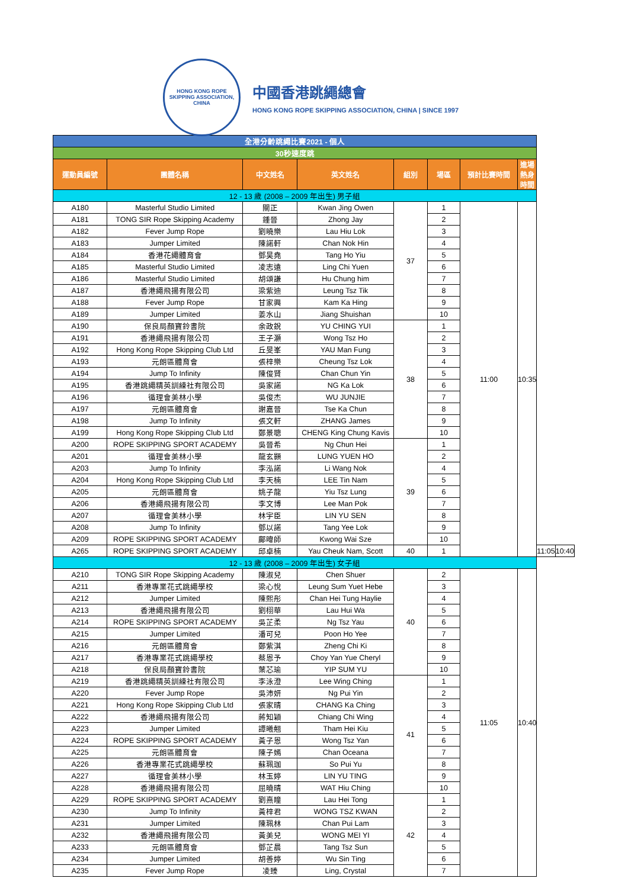HONG KONG ROPE SKIPPING ASSOCIATION, CHINA
中國香港跳繩總會
HONG KONG ROPE SKIPPING ASSOCIATION, CHINA | SINCE 1997
| 全港分齡跳繩比賽2021 - 個人 | | | | | | | | | |
| 30秒速度跳 | | | | | | | | | |
| 運動員編號 | 團體名稱 | 中文姓名 | 英文姓名 | 組別 | 場區 | 預計比賽時間 | 進場熱身時間 | | |
| 12 - 13 歲 (2008 – 2009 年出生) 男子組 | | | | | | | | | |
| A180 | Masterful Studio Limited | 關正 | Kwan Jing Owen | 37 | 1 | 11:00 | 10:35 | | |
| A181 | TONG SIR Rope Skipping Academy | 鍾晉 | Zhong Jay | | 2 | | | | |
| A182 | Fever Jump Rope | 劉曉樂 | Lau Hiu Lok | | 3 | | | | |
| A183 | Jumper Limited | 陳諾軒 | Chan Nok Hin | | 4 | | | | |
| A184 | 香港花繩體育會 | 鄧昊堯 | Tang Ho Yiu | | 5 | | | | |
| A185 | Masterful Studio Limited | 凌志遠 | Ling Chi Yuen | | 6 | | | | |
| A186 | Masterful Studio Limited | 胡頌謙 | Hu Chung him | | 7 | | | | |
| A187 | 香港繩飛揚有限公司 | 梁紫迪 | Leung Tsz Tik | | 8 | | | | |
| A188 | Fever Jump Rope | 甘家興 | Kam Ka Hing | | 9 | | | | |
| A189 | Jumper Limited | 姜水山 | Jiang Shuishan | | 10 | | | | |
| A190 | 保良局顏寶鈴書院 | 余政銳 | YU CHING YUI | 38 | 1 | | | | |
| A191 | 香港繩飛揚有限公司 | 王子灝 | Wong Tsz Ho | | 2 | | | | |
| A192 | Hong Kong Rope Skipping Club Ltd | 丘旻峯 | YAU Man Fung | | 3 | | | | |
| A193 | 元朗區體育會 | 張梓樂 | Cheung Tsz Lok | | 4 | | | | |
| A194 | Jump To Infinity | 陳俊賢 | Chan Chun Yin | | 5 | | | | |
| A195 | 香港跳繩精英訓練社有限公司 | 吳家諾 | NG Ka Lok | | 6 | | | | |
| A196 | 循理會美林小學 | 吳俊杰 | WU JUNJIE | | 7 | | | | |
| A197 | 元朗區體育會 | 謝嘉晉 | Tse Ka Chun | | 8 | | | | |
| A198 | Jump To Infinity | 張文軒 | ZHANG James | | 9 | | | | |
| A199 | Hong Kong Rope Skipping Club Ltd | 鄭景聰 | CHENG King Chung Kavis | | 10 | | | | |
| A200 | ROPE SKIPPING SPORT ACADEMY | 吳晉希 | Ng Chun Hei | 39 | 1 | | | | |
| A201 | 循理會美林小學 | 龍玄顥 | LUNG YUEN HO | | 2 | | | | |
| A203 | Jump To Infinity | 李泓諾 | Li Wang Nok | | 4 | | | | |
| A204 | Hong Kong Rope Skipping Club Ltd | 李天楠 | LEE Tin Nam | | 5 | | | | |
| A205 | 元朗區體育會 | 姚子龍 | Yiu Tsz Lung | | 6 | | | | |
| A206 | 香港繩飛揚有限公司 | 李文博 | Lee Man Pok | | 7 | | | | |
| A207 | 循理會美林小學 | 林宇臣 | LIN YU SEN | | 8 | | | | |
| A208 | Jump To Infinity | 鄧以諾 | Tang Yee Lok | | 9 | | | | |
| A209 | ROPE SKIPPING SPORT ACADEMY | 鄺暐師 | Kwong Wai Sze | | 10 | | | | |
| A265 | ROPE SKIPPING SPORT ACADEMY | 邱卓楠 | Yau Cheuk Nam, Scott | 40 | 1 | | | 11:05 | 10:40 |
| 12 - 13 歲 (2008 – 2009 年出生) 女子組 | | | | | | | | | |
| A210 | TONG SIR Rope Skipping Academy | 陳淑兒 | Chen Shuer | 40 | 2 | 11:05 | 10:40 | | |
| A211 | 香港專業花式跳繩學校 | 梁心悅 | Leung Sum Yuet Hebe | | 3 | | | | |
| A212 | Jumper Limited | 陳熙彤 | Chan Hei Tung Haylie | | 4 | | | | |
| A213 | 香港繩飛揚有限公司 | 劉栩華 | Lau Hui Wa | | 5 | | | | |
| A214 | ROPE SKIPPING SPORT ACADEMY | 吳芷柔 | Ng Tsz Yau | | 6 | | | | |
| A215 | Jumper Limited | 潘可兒 | Poon Ho Yee | | 7 | | | | |
| A216 | 元朗區體育會 | 鄭紫淇 | Zheng Chi Ki | | 8 | | | | |
| A217 | 香港專業花式跳繩學校 | 蔡恩予 | Choy Yan Yue Cheryl | | 9 | | | | |
| A218 | 保良局顏寶鈴書院 | 葉芯瑜 | YIP SUM YU | | 10 | | | | |
| A219 | 香港跳繩精英訓練社有限公司 | 李泳澄 | Lee Wing Ching | 41 | 1 | | | | |
| A220 | Fever Jump Rope | 吳沛妍 | Ng Pui Yin | | 2 | | | | |
| A221 | Hong Kong Rope Skipping Club Ltd | 張家晴 | CHANG Ka Ching | | 3 | | | | |
| A222 | 香港繩飛揚有限公司 | 蔣知穎 | Chiang Chi Wing | | 4 | | | | |
| A223 | Jumper Limited | 譚曦翹 | Tham Hei Kiu | | 5 | | | | |
| A224 | ROPE SKIPPING SPORT ACADEMY | 黃子恩 | Wong Tsz Yan | | 6 | | | | |
| A225 | 元朗區體育會 | 陳子嫣 | Chan Oceana | | 7 | | | | |
| A226 | 香港專業花式跳繩學校 | 蘇珮珈 | So Pui Yu | | 8 | | | | |
| A227 | 循理會美林小學 | 林玉婷 | LIN YU TING | | 9 | | | | |
| A228 | 香港繩飛揚有限公司 | 屈曉晴 | WAT Hiu Ching | | 10 | | | | |
| A229 | ROPE SKIPPING SPORT ACADEMY | 劉熹瞳 | Lau Hei Tong | 42 | 1 | | | | |
| A230 | Jump To Infinity | 黃梓君 | WONG TSZ KWAN | | 2 | | | | |
| A231 | Jumper Limited | 陳珮林 | Chan Pui Lam | | 3 | | | | |
| A232 | 香港繩飛揚有限公司 | 黃美兒 | WONG MEI YI | | 4 | | | | |
| A233 | 元朗區體育會 | 鄧芷晨 | Tang Tsz Sun | | 5 | | | | |
| A234 | Jumper Limited | 胡善婷 | Wu Sin Ting | | 6 | | | | |
| A235 | Fever Jump Rope | 凌臻 | Ling, Crystal | | 7 | | | | |